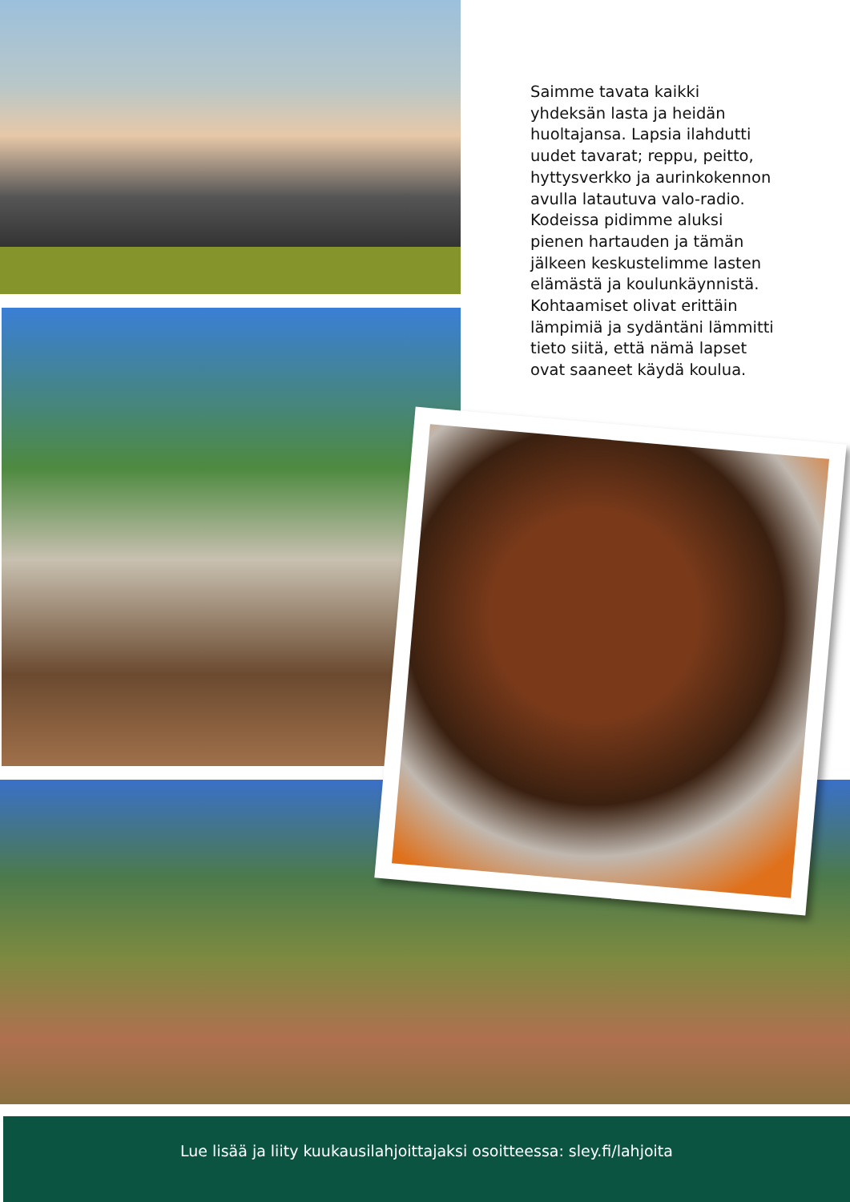Saimme tavata kaikki yhdeksän lasta ja heidän huoltajansa. Lapsia ilahdutti uudet tavarat; reppu, peitto, hyttysverkko ja aurinkokennon avulla latautuva valo-radio. Kodeissa pidimme aluksi pienen hartauden ja tämän jälkeen keskustelimme lasten elämästä ja koulunkäynnistä. Kohtaamiset olivat erittäin lämpimiä ja sydäntäni lämmitti tieto siitä, että nämä lapset ovat saaneet käydä koulua.
Lue lisää ja liity kuukausilahjoittajaksi osoitteessa: sley.fi/lahjoita